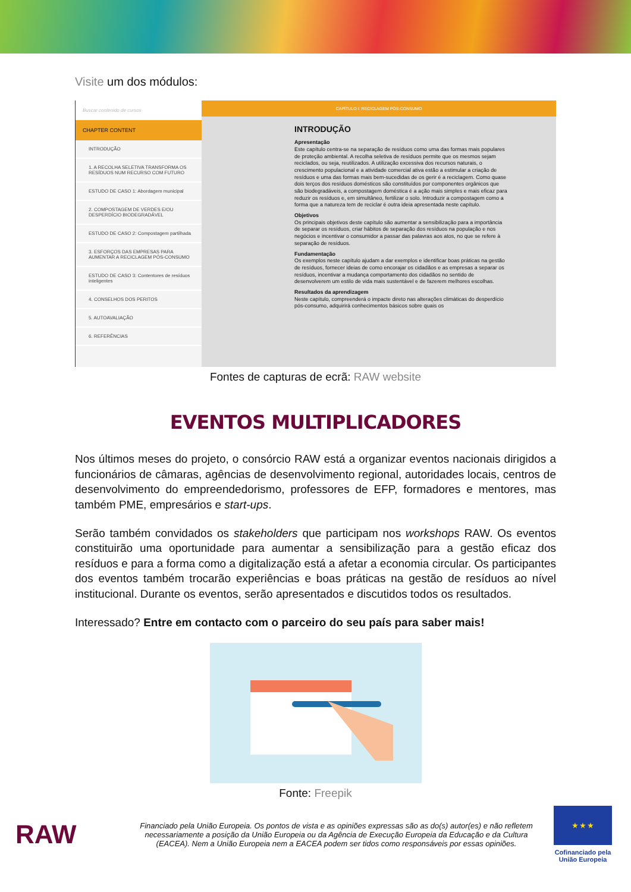Visite um dos módulos:
Buscar contenido de cursos
CHAPTER CONTENT
INTRODUÇÃO
1. A RECOLHA SELETIVA TRANSFORMA OS RESÍDUOS NUM RECURSO COM FUTURO
ESTUDO DE CASO 1: Abordagem municipal
2. COMPOSTAGEM DE VERDES E/OU DESPERDÍCIO BIODEGRADÁVEL
ESTUDO DE CASO 2: Compostagem partilhada
3. ESFORÇOS DAS EMPRESAS PARA AUMENTAR A RECICLAGEM PÓS-CONSUMO
ESTUDO DE CASO 3: Contentores de resíduos inteligentes
4. CONSELHOS DOS PERITOS
5. AUTOAVALIAÇÃO
6. REFERÊNCIAS
CAPÍTULO I: RECICLAGEM PÓS-CONSUMO
INTRODUÇÃO
Apresentação
Este capítulo centra-se na separação de resíduos como uma das formas mais populares de proteção ambiental. A recolha seletiva de resíduos permite que os mesmos sejam reciclados, ou seja, reutilizados. A utilização excessiva dos recursos naturais, o crescimento populacional e a atividade comercial ativa estão a estimular a criação de resíduos e uma das formas mais bem-sucedidas de os gerir é a reciclagem. Como quase dois terços dos resíduos domésticos são constituídos por componentes orgânicos que são biodegradáveis, a compostagem doméstica é a ação mais simples e mais eficaz para reduzir os resíduos e, em simultâneo, fertilizar o solo. Introduzir a compostagem como a forma que a natureza tem de reciclar é outra ideia apresentada neste capítulo.
Objetivos
Os principais objetivos deste capítulo são aumentar a sensibilização para a importância de separar os resíduos, criar hábitos de separação dos resíduos na população e nos negócios e incentivar o consumidor a passar das palavras aos atos, no que se refere à separação de resíduos.
Fundamentação
Os exemplos neste capítulo ajudam a dar exemplos e identificar boas práticas na gestão de resíduos, fornecer ideias de como encorajar os cidadãos e as empresas a separar os resíduos, incentivar a mudança comportamento dos cidadãos no sentido de desenvolverem um estilo de vida mais sustentável e de fazerem melhores escolhas.
Resultados da aprendizagem
Neste capítulo, compreenderá o impacte direto nas alterações climáticas do desperdício pós-consumo, adquirirá conhecimentos básicos sobre quais os
Fontes de capturas de ecrã: RAW website
EVENTOS MULTIPLICADORES
Nos últimos meses do projeto, o consórcio RAW está a organizar eventos nacionais dirigidos a funcionários de câmaras, agências de desenvolvimento regional, autoridades locais, centros de desenvolvimento do empreendedorismo, professores de EFP, formadores e mentores, mas também PME, empresários e start-ups.
Serão também convidados os stakeholders que participam nos workshops RAW. Os eventos constituirão uma oportunidade para aumentar a sensibilização para a gestão eficaz dos resíduos e para a forma como a digitalização está a afetar a economia circular. Os participantes dos eventos também trocarão experiências e boas práticas na gestão de resíduos ao nível institucional. Durante os eventos, serão apresentados e discutidos todos os resultados.
Interessado? Entre em contacto com o parceiro do seu país para saber mais!
Fonte: Freepik
RAW
Financiado pela União Europeia. Os pontos de vista e as opiniões expressas são as do(s) autor(es) e não refletem necessariamente a posição da União Europeia ou da Agência de Execução Europeia da Educação e da Cultura (EACEA). Nem a União Europeia nem a EACEA podem ser tidos como responsáveis por essas opiniões.
★ ★ ★
Cofinanciado pela União Europeia